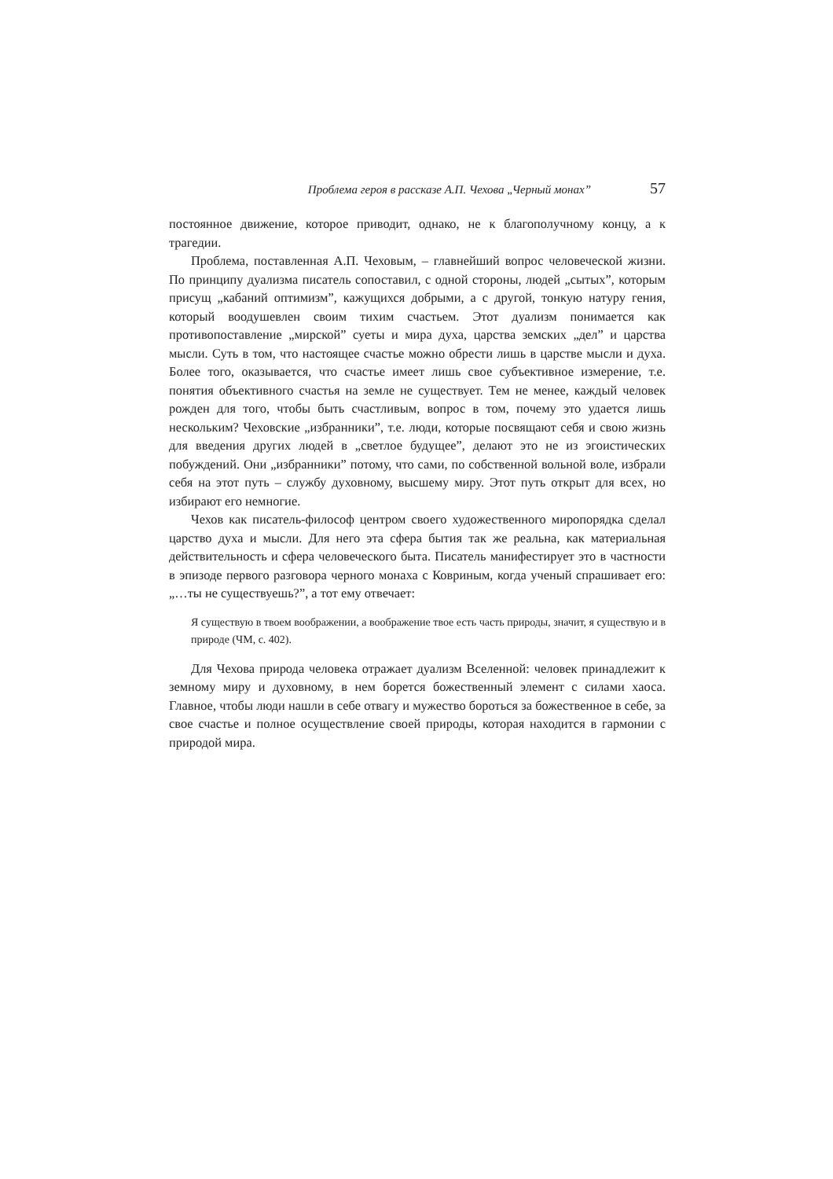Проблема героя в рассказе А.П. Чехова „Черный монах” 57
постоянное движение, которое приводит, однако, не к благополучному концу, а к трагедии.
Проблема, поставленная А.П. Чеховым, – главнейший вопрос человеческой жизни. По принципу дуализма писатель сопоставил, с одной стороны, людей „сытых”, которым присущ „кабаний оптимизм”, кажущихся добрыми, а с другой, тонкую натуру гения, который воодушевлен своим тихим счастьем. Этот дуализм понимается как противопоставление „мирской” суеты и мира духа, царства земских „дел” и царства мысли. Суть в том, что настоящее счастье можно обрести лишь в царстве мысли и духа. Более того, оказывается, что счастье имеет лишь свое субъективное измерение, т.е. понятия объективного счастья на земле не существует. Тем не менее, каждый человек рожден для того, чтобы быть счастливым, вопрос в том, почему это удается лишь нескольким? Чеховские „избранники”, т.е. люди, которые посвящают себя и свою жизнь для введения других людей в „светлое будущее”, делают это не из эгоистических побуждений. Они „избранники” потому, что сами, по собственной вольной воле, избрали себя на этот путь – службу духовному, высшему миру. Этот путь открыт для всех, но избирают его немногие.
Чехов как писатель-философ центром своего художественного миропорядка сделал царство духа и мысли. Для него эта сфера бытия так же реальна, как материальная действительность и сфера человеческого быта. Писатель манифестирует это в частности в эпизоде первого разговора черного монаха с Ковриным, когда ученый спрашивает его: „…ты не существуешь?”, а тот ему отвечает:
Я существую в твоем воображении, а воображение твое есть часть природы, значит, я существую и в природе (ЧМ, с. 402).
Для Чехова природа человека отражает дуализм Вселенной: человек принадлежит к земному миру и духовному, в нем борется божественный элемент с силами хаоса. Главное, чтобы люди нашли в себе отвагу и мужество бороться за божественное в себе, за свое счастье и полное осуществление своей природы, которая находится в гармонии с природой мира.